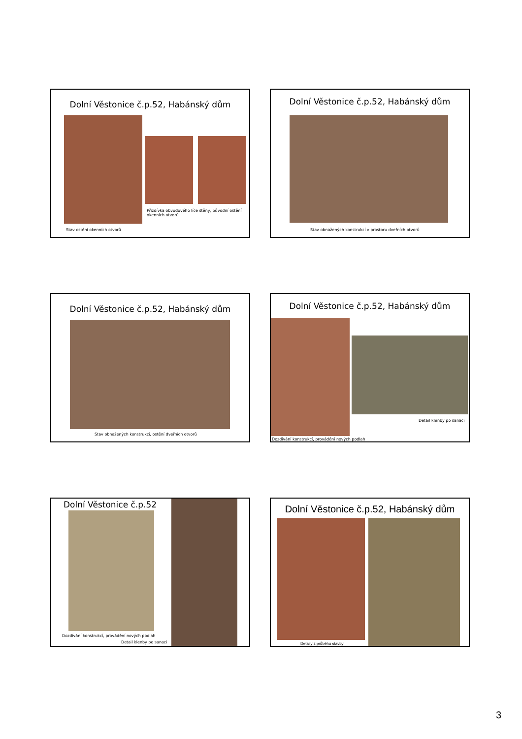Dolní Věstonice č.p.52, Habánský dům
Přizdívka obvodového líce stěny, původní ostění okenních otvorů
Stav ostění okenních otvorů
Dolní Věstonice č.p.52, Habánský dům
Stav obnažených konstrukcí v prostoru dveřních otvorů
Dolní Věstonice č.p.52, Habánský dům
Stav obnažených konstrukcí, ostění dveřních otvorů
Dolní Věstonice č.p.52, Habánský dům
Detail klenby po sanaci
Dozdívání konstrukcí, provádění nových podlah
Dolní Věstonice č.p.52
Dozdívání konstrukcí, provádění nových podlah
Detail klenby po sanaci
Dolní Věstonice č.p.52, Habánský dům
Detaily z průběhu stavby
3